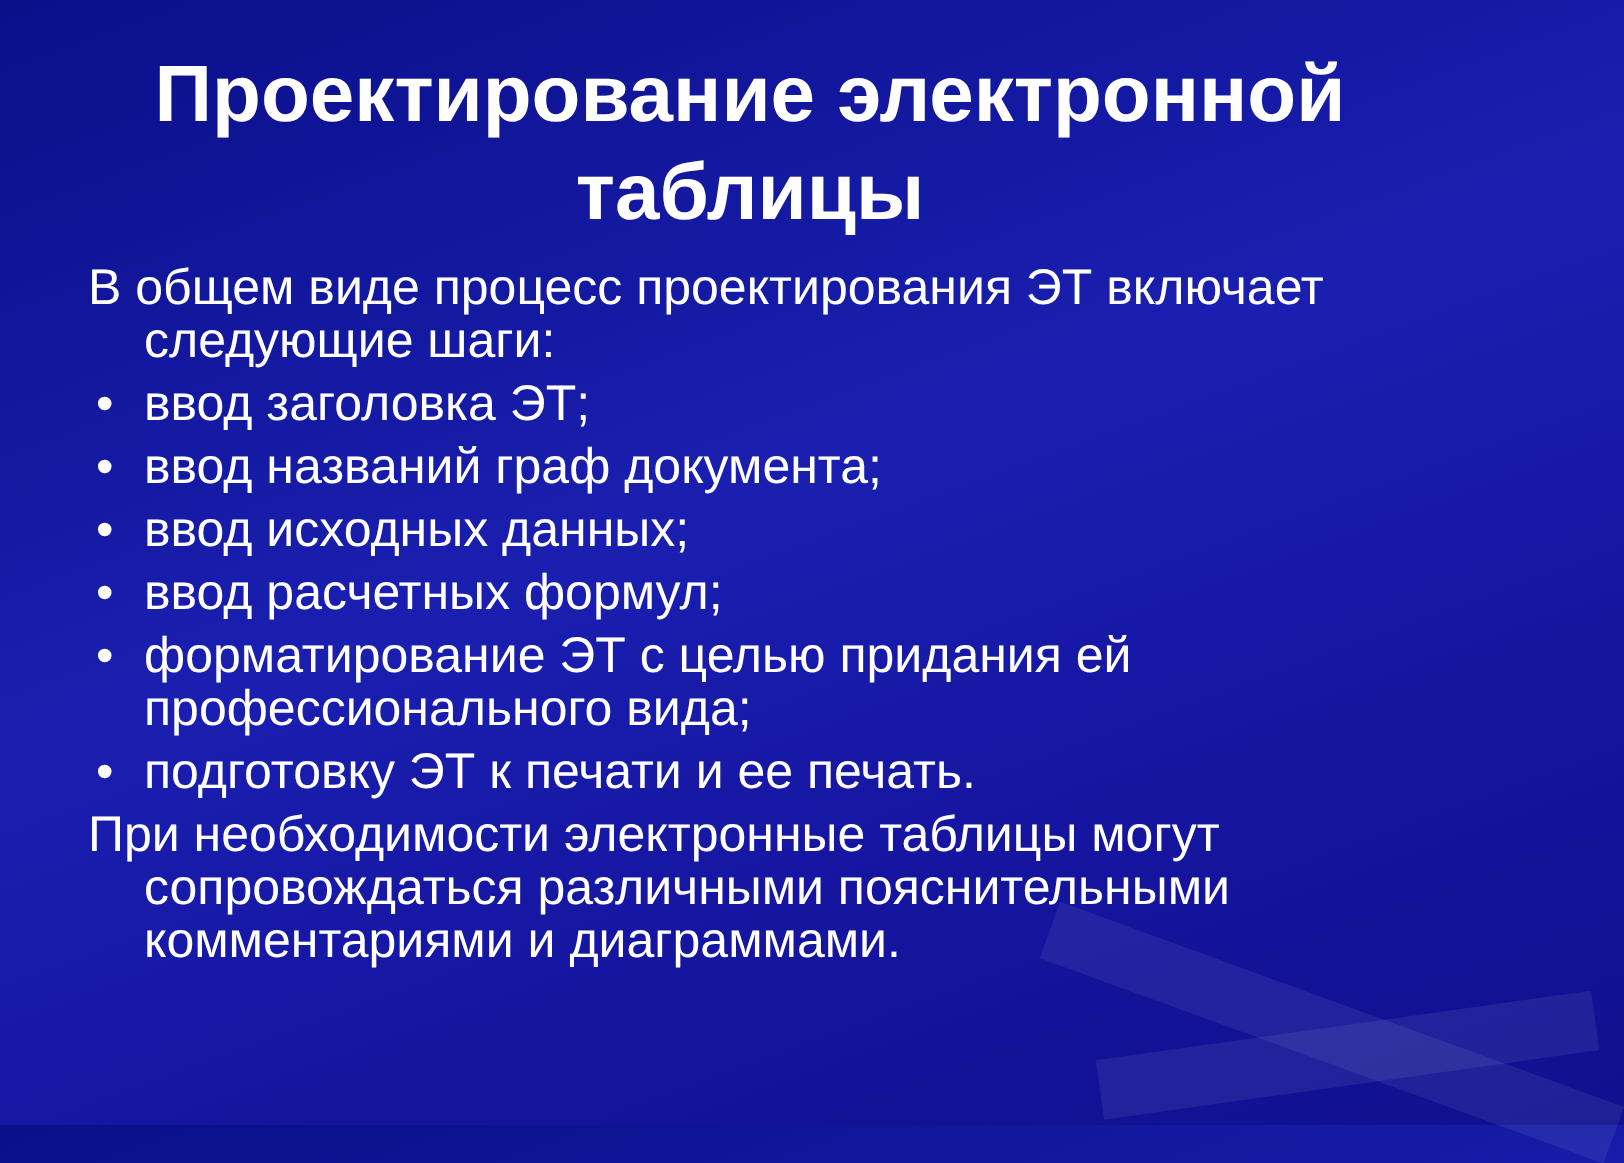Проектирование электронной
таблицы
В общем виде процесс проектирования ЭТ включает следующие шаги:
• ввод заголовка ЭТ;
• ввод названий граф документа;
• ввод исходных данных;
• ввод расчетных формул;
• форматирование ЭТ с целью придания ей профессионального вида;
• подготовку ЭТ к печати и ее печать.
При необходимости электронные таблицы могут сопровождаться различными пояснительными комментариями и диаграммами.